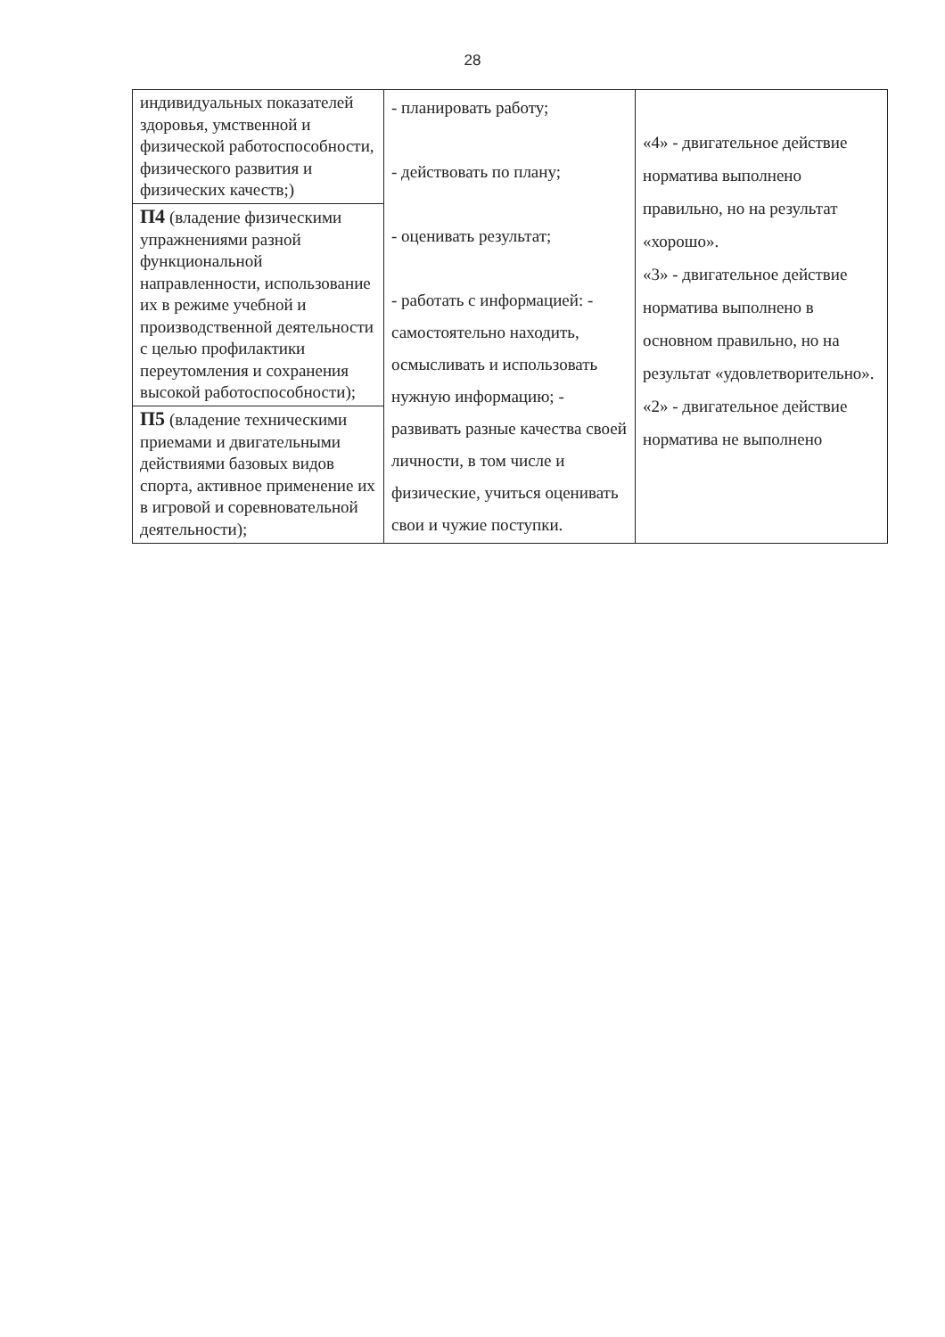28
| индивидуальных показателей здоровья, умственной и физической работоспособности, физического развития и физических качеств;) | - планировать работу; - действовать по плану; - оценивать результат; - работать с информацией: - самостоятельно находить, осмысливать и использовать нужную информацию; - развивать разные качества своей личности, в том числе и физические, учиться оценивать свои и чужие поступки. | «4» - двигательное действие норматива выполнено правильно, но на результат «хорошо». «3» - двигательное действие норматива выполнено в основном правильно, но на результат «удовлетворительно». «2» - двигательное действие норматива не выполнено |
| П4 (владение физическими упражнениями разной функциональной направленности, использование их в режиме учебной и производственной деятельности с целью профилактики переутомления и сохранения высокой работоспособности); | | |
| П5 (владение техническими приемами и двигательными действиями базовых видов спорта, активное применение их в игровой и соревновательной деятельности); | | |